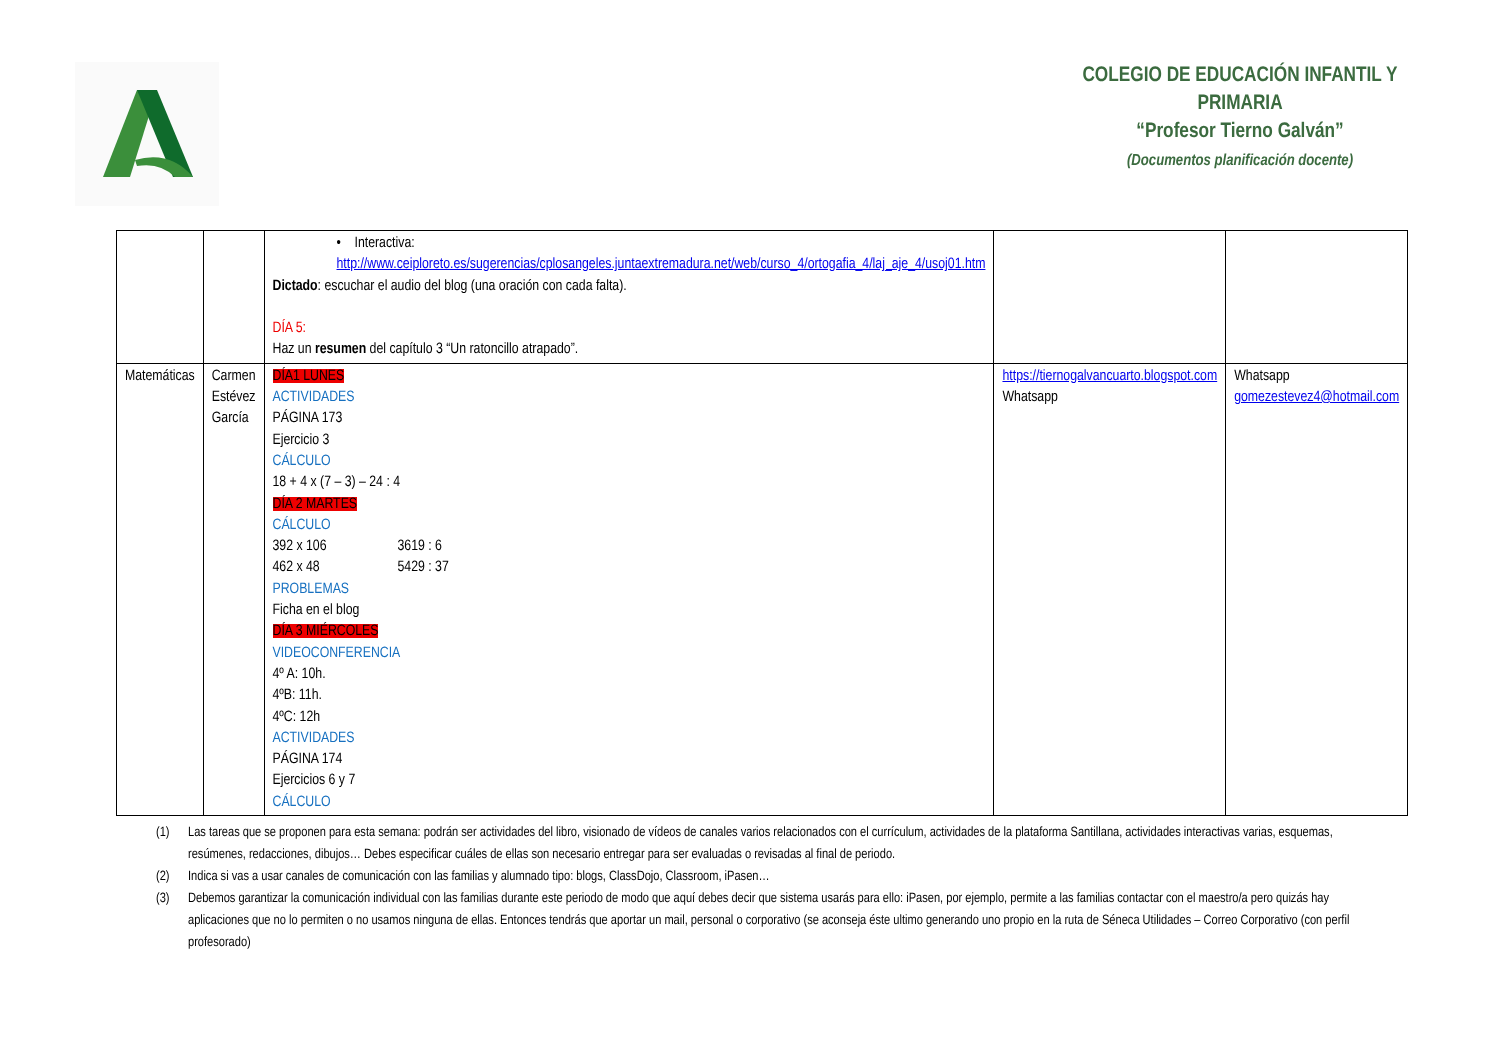COLEGIO DE EDUCACIÓN INFANTIL Y PRIMARIA
“Profesor Tierno Galván”
(Documentos planificación docente)
| | | • Interactiva: http://www.ceiploreto.es/sugerencias/cplosangeles.juntaextremadura.net/web/curso_4/ortogafia_4/laj_aje_4/usoj01.htm Dictado : escuchar el audio del blog (una oración con cada falta). DÍA 5: Haz un resumen del capítulo 3 “Un ratoncillo atrapado”. | | |
| Matemáticas | Carmen Estévez García | DÍA1 LUNES ACTIVIDADES PÁGINA 173 Ejercicio 3 CÁLCULO 18 + 4 x (7 – 3) – 24 : 4 DÍA 2 MARTES CÁLCULO 392 x 106 462 x 48 3619 : 6 5429 : 37 PROBLEMAS Ficha en el blog DÍA 3 MIÉRCOLES VIDEOCONFERENCIA 4º A: 10h. 4ºB: 11h. 4ºC: 12h ACTIVIDADES PÁGINA 174 Ejercicios 6 y 7 CÁLCULO | https://tiernogalvancuarto.blogspot.com Whatsapp | Whatsapp gomezestevez4@hotmail.com |
(1) Las tareas que se proponen para esta semana: podrán ser actividades del libro, visionado de vídeos de canales varios relacionados con el currículum, actividades de la plataforma Santillana, actividades interactivas varias, esquemas, resúmenes, redacciones, dibujos… Debes especificar cuáles de ellas son necesario entregar para ser evaluadas o revisadas al final de periodo.
(2) Indica si vas a usar canales de comunicación con las familias y alumnado tipo: blogs, ClassDojo, Classroom, iPasen…
(3) Debemos garantizar la comunicación individual con las familias durante este periodo de modo que aquí debes decir que sistema usarás para ello: iPasen, por ejemplo, permite a las familias contactar con el maestro/a pero quizás hay aplicaciones que no lo permiten o no usamos ninguna de ellas. Entonces tendrás que aportar un mail, personal o corporativo (se aconseja éste ultimo generando uno propio en la ruta de Séneca Utilidades – Correo Corporativo (con perfil profesorado)